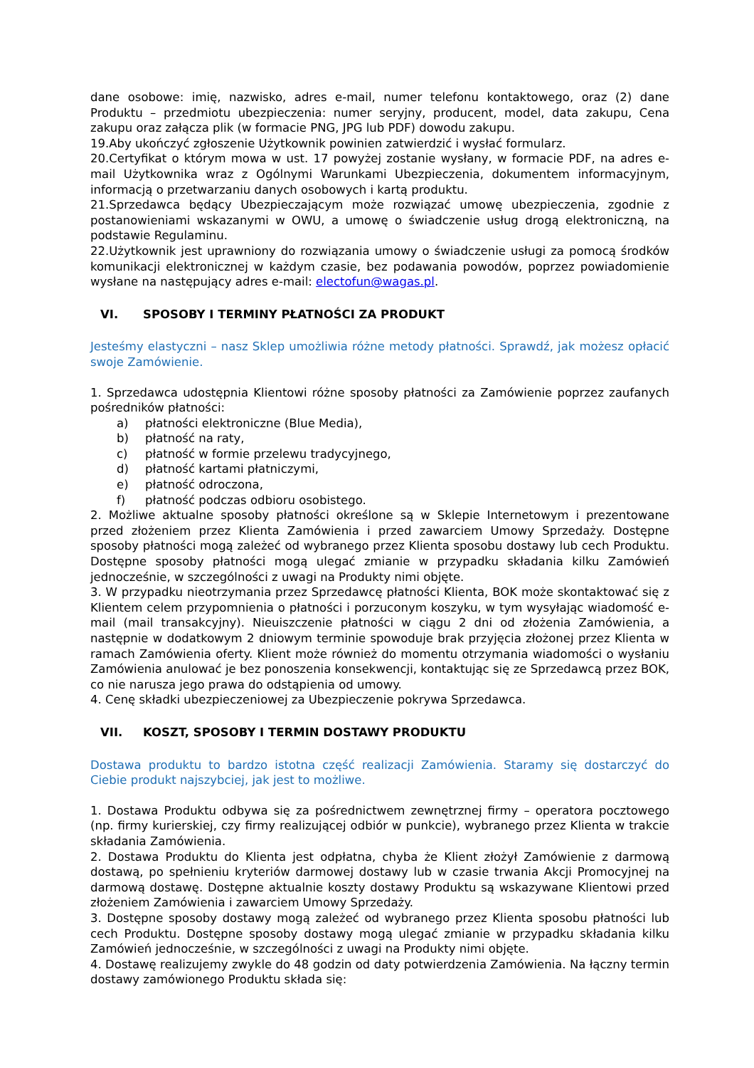dane osobowe: imię, nazwisko, adres e-mail, numer telefonu kontaktowego, oraz (2) dane Produktu – przedmiotu ubezpieczenia: numer seryjny, producent, model, data zakupu, Cena zakupu oraz załącza plik (w formacie PNG, JPG lub PDF) dowodu zakupu.
19.Aby ukończyć zgłoszenie Użytkownik powinien zatwierdzić i wysłać formularz.
20.Certyfikat o którym mowa w ust. 17 powyżej zostanie wysłany, w formacie PDF, na adres e-mail Użytkownika wraz z Ogólnymi Warunkami Ubezpieczenia, dokumentem informacyjnym, informacją o przetwarzaniu danych osobowych i kartą produktu.
21.Sprzedawca będący Ubezpieczającym może rozwiązać umowę ubezpieczenia, zgodnie z postanowieniami wskazanymi w OWU, a umowę o świadczenie usług drogą elektroniczną, na podstawie Regulaminu.
22.Użytkownik jest uprawniony do rozwiązania umowy o świadczenie usługi za pomocą środków komunikacji elektronicznej w każdym czasie, bez podawania powodów, poprzez powiadomienie wysłane na następujący adres e-mail: electofun@wagas.pl.
VI. SPOSOBY I TERMINY PŁATNOŚCI ZA PRODUKT
Jesteśmy elastyczni – nasz Sklep umożliwia różne metody płatności. Sprawdź, jak możesz opłacić swoje Zamówienie.
1. Sprzedawca udostępnia Klientowi różne sposoby płatności za Zamówienie poprzez zaufanych pośredników płatności:
a) płatności elektroniczne (Blue Media),
b) płatność na raty,
c) płatność w formie przelewu tradycyjnego,
d) płatność kartami płatniczymi,
e) płatność odroczona,
f) płatność podczas odbioru osobistego.
2. Możliwe aktualne sposoby płatności określone są w Sklepie Internetowym i prezentowane przed złożeniem przez Klienta Zamówienia i przed zawarciem Umowy Sprzedaży. Dostępne sposoby płatności mogą zależeć od wybranego przez Klienta sposobu dostawy lub cech Produktu. Dostępne sposoby płatności mogą ulegać zmianie w przypadku składania kilku Zamówień jednocześnie, w szczególności z uwagi na Produkty nimi objęte.
3. W przypadku nieotrzymania przez Sprzedawcę płatności Klienta, BOK może skontaktować się z Klientem celem przypomnienia o płatności i porzuconym koszyku, w tym wysyłając wiadomość e-mail (mail transakcyjny). Nieuiszczenie płatności w ciągu 2 dni od złożenia Zamówienia, a następnie w dodatkowym 2 dniowym terminie spowoduje brak przyjęcia złożonej przez Klienta w ramach Zamówienia oferty. Klient może również do momentu otrzymania wiadomości o wysłaniu Zamówienia anulować je bez ponoszenia konsekwencji, kontaktując się ze Sprzedawcą przez BOK, co nie narusza jego prawa do odstąpienia od umowy.
4. Cenę składki ubezpieczeniowej za Ubezpieczenie pokrywa Sprzedawca.
VII. KOSZT, SPOSOBY I TERMIN DOSTAWY PRODUKTU
Dostawa produktu to bardzo istotna część realizacji Zamówienia. Staramy się dostarczyć do Ciebie produkt najszybciej, jak jest to możliwe.
1. Dostawa Produktu odbywa się za pośrednictwem zewnętrznej firmy – operatora pocztowego (np. firmy kurierskiej, czy firmy realizującej odbiór w punkcie), wybranego przez Klienta w trakcie składania Zamówienia.
2. Dostawa Produktu do Klienta jest odpłatna, chyba że Klient złożył Zamówienie z darmową dostawą, po spełnieniu kryteriów darmowej dostawy lub w czasie trwania Akcji Promocyjnej na darmową dostawę. Dostępne aktualnie koszty dostawy Produktu są wskazywane Klientowi przed złożeniem Zamówienia i zawarciem Umowy Sprzedaży.
3. Dostępne sposoby dostawy mogą zależeć od wybranego przez Klienta sposobu płatności lub cech Produktu. Dostępne sposoby dostawy mogą ulegać zmianie w przypadku składania kilku Zamówień jednocześnie, w szczególności z uwagi na Produkty nimi objęte.
4. Dostawę realizujemy zwykle do 48 godzin od daty potwierdzenia Zamówienia. Na łączny termin dostawy zamówionego Produktu składa się: